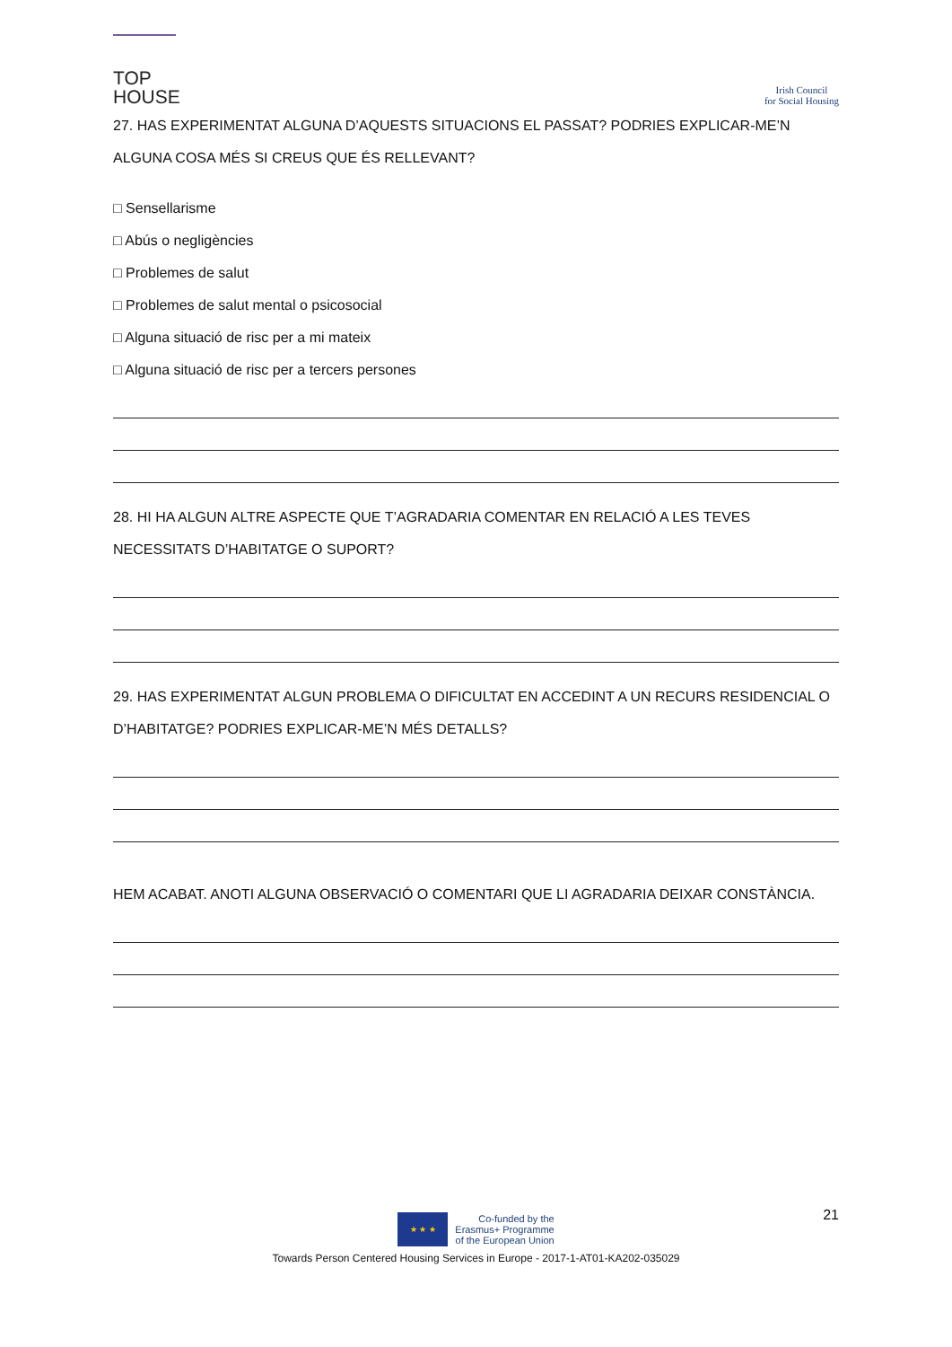TOP
HOUSE
Irish Council
for Social Housing
27. HAS EXPERIMENTAT ALGUNA D’AQUESTS SITUACIONS EL PASSAT? PODRIES EXPLICAR-ME’N ALGUNA COSA MÉS SI CREUS QUE ÉS RELLEVANT?
□ Sensellarisme
□ Abús o negligències
□ Problemes de salut
□ Problemes de salut mental o psicosocial
□ Alguna situació de risc per a mi mateix
□ Alguna situació de risc per a tercers persones
28. HI HA ALGUN ALTRE ASPECTE QUE T’AGRADARIA COMENTAR EN RELACIÓ A LES TEVES NECESSITATS D’HABITATGE O SUPORT?
29. HAS EXPERIMENTAT ALGUN PROBLEMA O DIFICULTAT EN ACCEDINT A UN RECURS RESIDENCIAL O D’HABITATGE? PODRIES EXPLICAR-ME’N MÉS DETALLS?
HEM ACABAT. ANOTI ALGUNA OBSERVACIÓ O COMENTARI QUE LI AGRADARIA DEIXAR CONSTÀNCIA.
21
★ ★ ★
Co-funded by the
Erasmus+ Programme
of the European Union
Towards Person Centered Housing Services in Europe - 2017-1-AT01-KA202-035029